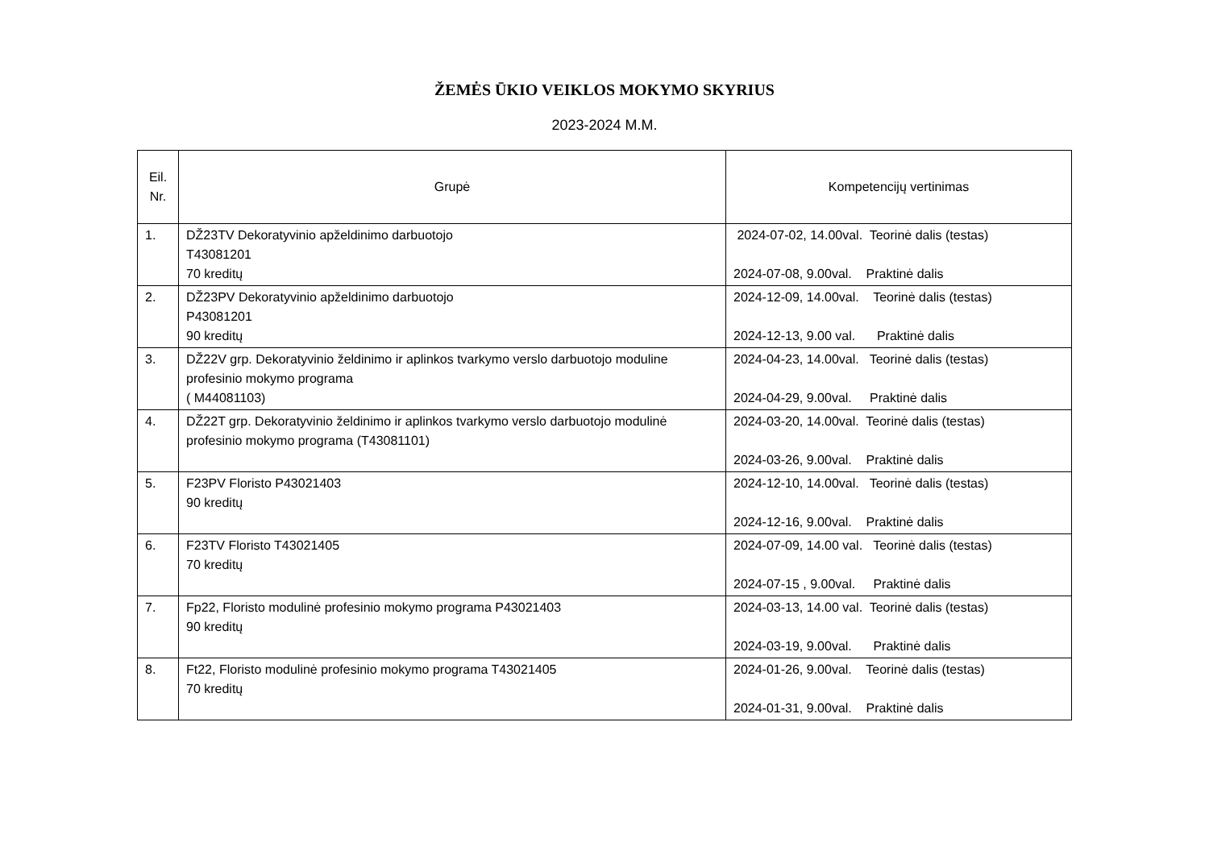ŽEMĖS ŪKIO VEIKLOS MOKYMO SKYRIUS
2023-2024 M.M.
| Eil. Nr. | Grupė | Kompetencijų vertinimas |
| --- | --- | --- |
| 1. | DŽ23TV Dekoratyvinio apželdinimo darbuotojo T43081201 70 kreditų | 2024-07-02, 14.00val. Teorinė dalis (testas) 2024-07-08, 9.00val. Praktinė dalis |
| 2. | DŽ23PV Dekoratyvinio apželdinimo darbuotojo P43081201 90 kreditų | 2024-12-09, 14.00val. Teorinė dalis (testas) 2024-12-13, 9.00 val. Praktinė dalis |
| 3. | DŽ22V grp. Dekoratyvinio želdinimo ir aplinkos tvarkymo verslo darbuotojo moduline profesinio mokymo programa ( M44081103) | 2024-04-23, 14.00val. Teorinė dalis (testas) 2024-04-29, 9.00val. Praktinė dalis |
| 4. | DŽ22T grp. Dekoratyvinio želdinimo ir aplinkos tvarkymo verslo darbuotojo modulinė profesinio mokymo programa (T43081101) | 2024-03-20, 14.00val. Teorinė dalis (testas) 2024-03-26, 9.00val. Praktinė dalis |
| 5. | F23PV Floristo P43021403 90 kreditų | 2024-12-10, 14.00val. Teorinė dalis (testas) 2024-12-16, 9.00val. Praktinė dalis |
| 6. | F23TV Floristo T43021405 70 kreditų | 2024-07-09, 14.00 val. Teorinė dalis (testas) 2024-07-15 , 9.00val. Praktinė dalis |
| 7. | Fp22, Floristo modulinė profesinio mokymo programa P43021403 90 kreditų | 2024-03-13, 14.00 val. Teorinė dalis (testas) 2024-03-19, 9.00val. Praktinė dalis |
| 8. | Ft22, Floristo modulinė profesinio mokymo programa T43021405 70 kreditų | 2024-01-26, 9.00val. Teorinė dalis (testas) 2024-01-31, 9.00val. Praktinė dalis |